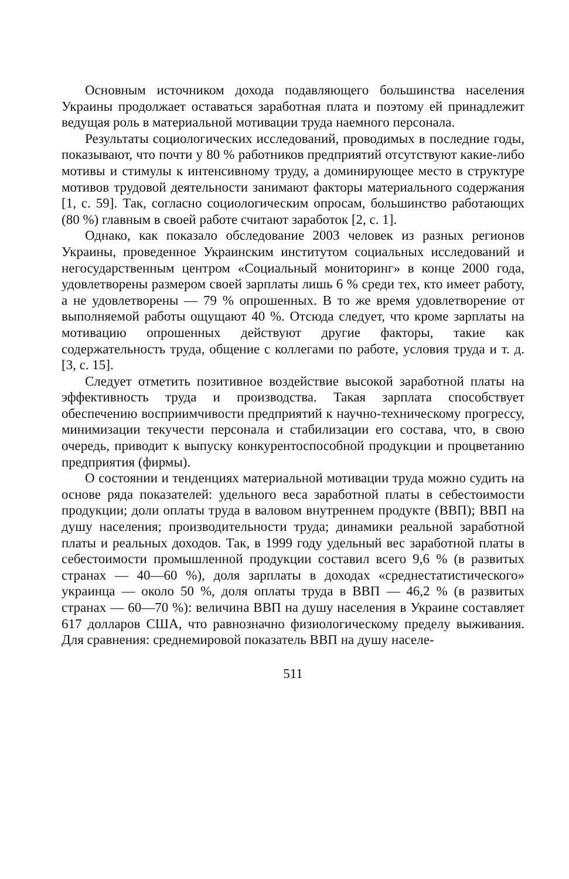Основным источником дохода подавляющего большинства населения Украины продолжает оставаться заработная плата и поэтому ей принадлежит ведущая роль в материальной мотивации труда наемного персонала.
Результаты социологических исследований, проводимых в последние годы, показывают, что почти у 80 % работников предприятий отсутствуют какие-либо мотивы и стимулы к интенсивному труду, а доминирующее место в структуре мотивов трудовой деятельности занимают факторы материального содержания [1, с. 59]. Так, согласно социологическим опросам, большинство работающих (80 %) главным в своей работе считают заработок [2, с. 1].
Однако, как показало обследование 2003 человек из разных регионов Украины, проведенное Украинским институтом социальных исследований и негосударственным центром «Социальный мониторинг» в конце 2000 года, удовлетворены размером своей зарплаты лишь 6 % среди тех, кто имеет работу, а не удовлетворены — 79 % опрошенных. В то же время удовлетворение от выполняемой работы ощущают 40 %. Отсюда следует, что кроме зарплаты на мотивацию опрошенных действуют другие факторы, такие как содержательность труда, общение с коллегами по работе, условия труда и т. д. [3, с. 15].
Следует отметить позитивное воздействие высокой заработной платы на эффективность труда и производства. Такая зарплата способствует обеспечению восприимчивости предприятий к научно-техническому прогрессу, минимизации текучести персонала и стабилизации его состава, что, в свою очередь, приводит к выпуску конкурентоспособной продукции и процветанию предприятия (фирмы).
О состоянии и тенденциях материальной мотивации труда можно судить на основе ряда показателей: удельного веса заработной платы в себестоимости продукции; доли оплаты труда в валовом внутреннем продукте (ВВП); ВВП на душу населения; производительности труда; динамики реальной заработной платы и реальных доходов. Так, в 1999 году удельный вес заработной платы в себестоимости промышленной продукции составил всего 9,6 % (в развитых странах — 40—60 %), доля зарплаты в доходах «среднестатистического» украинца — около 50 %, доля оплаты труда в ВВП — 46,2 % (в развитых странах — 60—70 %): величина ВВП на душу населения в Украине составляет 617 долларов США, что равнозначно физиологическому пределу выживания. Для сравнения: среднемировой показатель ВВП на душу населе-
511